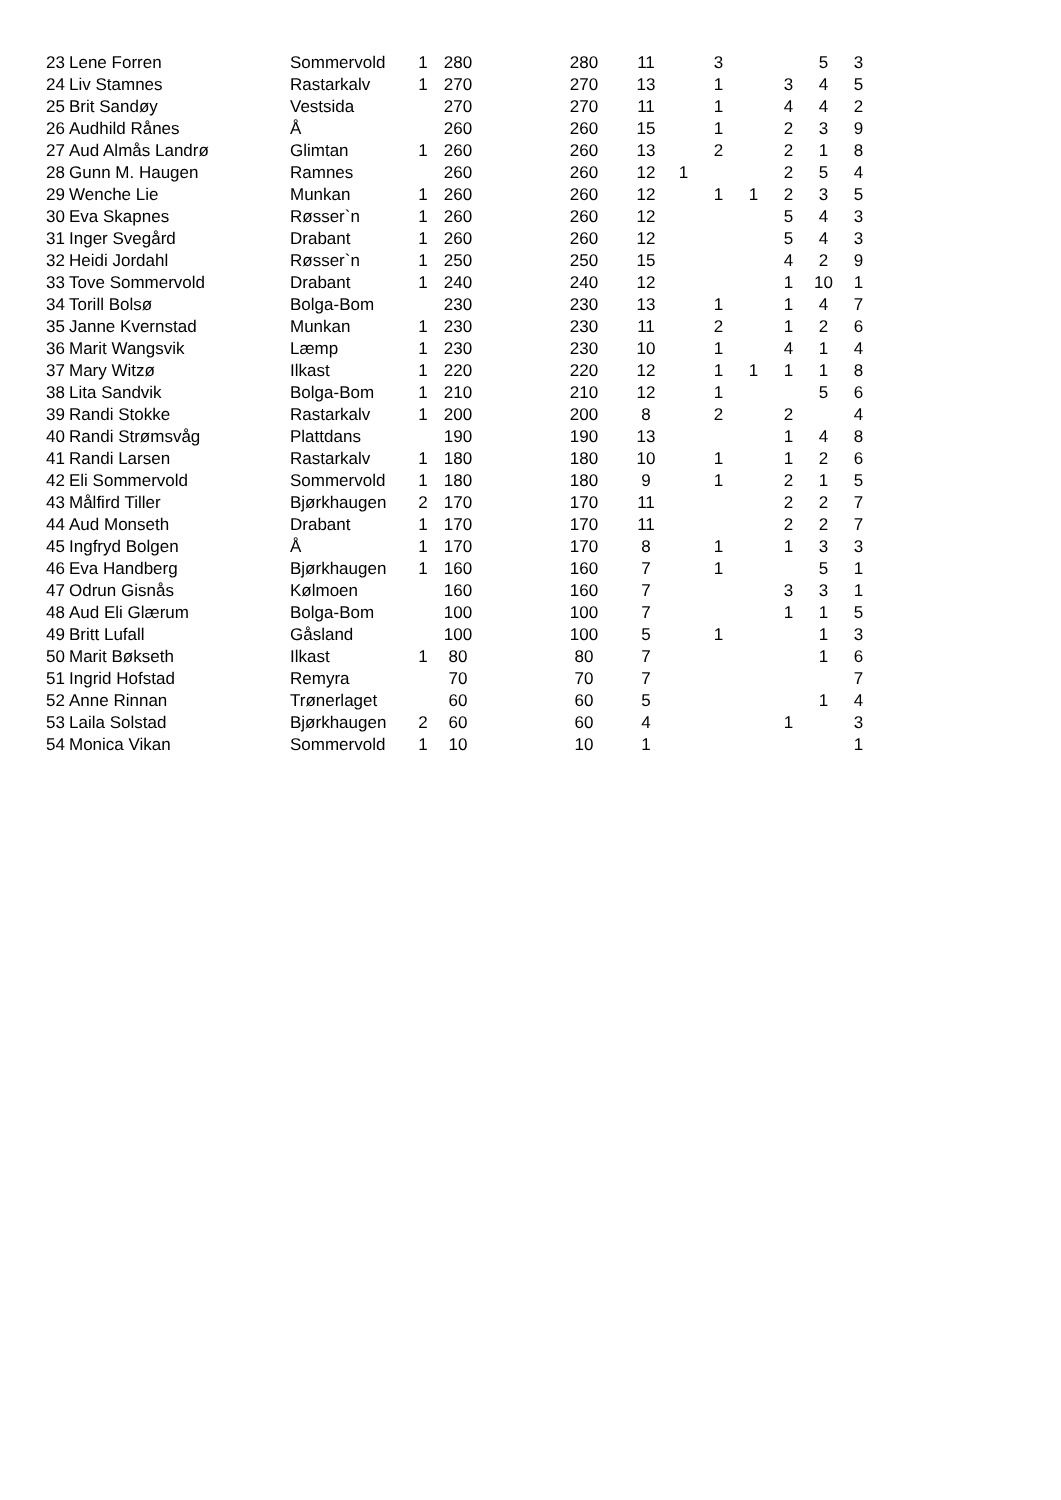| 23 | Lene Forren | Sommervold | 1 | 280 | | 280 | | 11 | | 3 | | | 5 | 3 |
| 24 | Liv Stamnes | Rastarkalv | 1 | 270 | | 270 | | 13 | | 1 | | 3 | 4 | 5 |
| 25 | Brit Sandøy | Vestsida | | 270 | | 270 | | 11 | | 1 | | 4 | 4 | 2 |
| 26 | Audhild Rånes | Å | | 260 | | 260 | | 15 | | 1 | | 2 | 3 | 9 |
| 27 | Aud Almås Landrø | Glimtan | 1 | 260 | | 260 | | 13 | | 2 | | 2 | 1 | 8 |
| 28 | Gunn M. Haugen | Ramnes | | 260 | | 260 | | 12 | 1 | | | 2 | 5 | 4 |
| 29 | Wenche Lie | Munkan | 1 | 260 | | 260 | | 12 | | 1 | 1 | 2 | 3 | 5 |
| 30 | Eva Skapnes | Røsser`n | 1 | 260 | | 260 | | 12 | | | | 5 | 4 | 3 |
| 31 | Inger Svegård | Drabant | 1 | 260 | | 260 | | 12 | | | | 5 | 4 | 3 |
| 32 | Heidi Jordahl | Røsser`n | 1 | 250 | | 250 | | 15 | | | | 4 | 2 | 9 |
| 33 | Tove Sommervold | Drabant | 1 | 240 | | 240 | | 12 | | | | 1 | 10 | 1 |
| 34 | Torill Bolsø | Bolga-Bom | | 230 | | 230 | | 13 | | 1 | | 1 | 4 | 7 |
| 35 | Janne Kvernstad | Munkan | 1 | 230 | | 230 | | 11 | | 2 | | 1 | 2 | 6 |
| 36 | Marit Wangsvik | Læmp | 1 | 230 | | 230 | | 10 | | 1 | | 4 | 1 | 4 |
| 37 | Mary Witzø | Ilkast | 1 | 220 | | 220 | | 12 | | 1 | 1 | 1 | 1 | 8 |
| 38 | Lita Sandvik | Bolga-Bom | 1 | 210 | | 210 | | 12 | | 1 | | | 5 | 6 |
| 39 | Randi Stokke | Rastarkalv | 1 | 200 | | 200 | | 8 | | 2 | | 2 | | 4 |
| 40 | Randi Strømsvåg | Plattdans | | 190 | | 190 | | 13 | | | | 1 | 4 | 8 |
| 41 | Randi Larsen | Rastarkalv | 1 | 180 | | 180 | | 10 | | 1 | | 1 | 2 | 6 |
| 42 | Eli Sommervold | Sommervold | 1 | 180 | | 180 | | 9 | | 1 | | 2 | 1 | 5 |
| 43 | Målfird Tiller | Bjørkhaugen | 2 | 170 | | 170 | | 11 | | | | 2 | 2 | 7 |
| 44 | Aud Monseth | Drabant | 1 | 170 | | 170 | | 11 | | | | 2 | 2 | 7 |
| 45 | Ingfryd Bolgen | Å | 1 | 170 | | 170 | | 8 | | 1 | | 1 | 3 | 3 |
| 46 | Eva Handberg | Bjørkhaugen | 1 | 160 | | 160 | | 7 | | 1 | | | 5 | 1 |
| 47 | Odrun Gisnås | Kølmoen | | 160 | | 160 | | 7 | | | | 3 | 3 | 1 |
| 48 | Aud Eli Glærum | Bolga-Bom | | 100 | | 100 | | 7 | | | | 1 | 1 | 5 |
| 49 | Britt Lufall | Gåsland | | 100 | | 100 | | 5 | | 1 | | | 1 | 3 |
| 50 | Marit Bøkseth | Ilkast | 1 | 80 | | 80 | | 7 | | | | | 1 | 6 |
| 51 | Ingrid Hofstad | Remyra | | 70 | | 70 | | 7 | | | | | | 7 |
| 52 | Anne Rinnan | Trønerlaget | | 60 | | 60 | | 5 | | | | | 1 | 4 |
| 53 | Laila Solstad | Bjørkhaugen | 2 | 60 | | 60 | | 4 | | | | 1 | | 3 |
| 54 | Monica Vikan | Sommervold | 1 | 10 | | 10 | | 1 | | | | | | 1 |